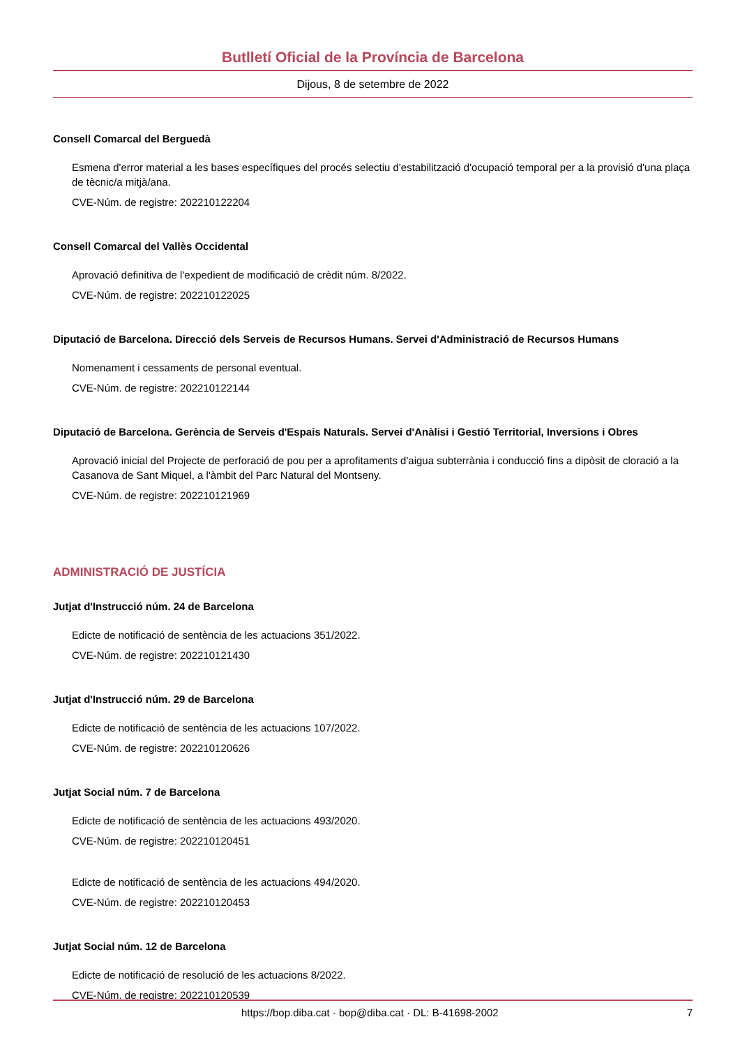Butlletí Oficial de la Província de Barcelona
Dijous, 8 de setembre de 2022
Consell Comarcal del Berguedà
Esmena d'error material a les bases específiques del procés selectiu d'estabilització d'ocupació temporal per a la provisió d'una plaça de tècnic/a mitjà/ana.
CVE-Núm. de registre: 202210122204
Consell Comarcal del Vallès Occidental
Aprovació definitiva de l'expedient de modificació de crèdit núm. 8/2022.
CVE-Núm. de registre: 202210122025
Diputació de Barcelona. Direcció dels Serveis de Recursos Humans. Servei d'Administració de Recursos Humans
Nomenament i cessaments de personal eventual.
CVE-Núm. de registre: 202210122144
Diputació de Barcelona. Gerència de Serveis d'Espais Naturals. Servei d'Anàlisi i Gestió Territorial, Inversions i Obres
Aprovació inicial del Projecte de perforació de pou per a aprofitaments d'aigua subterrània i conducció fins a dipòsit de cloració a la Casanova de Sant Miquel, a l'àmbit del Parc Natural del Montseny.
CVE-Núm. de registre: 202210121969
ADMINISTRACIÓ DE JUSTÍCIA
Jutjat d'Instrucció núm. 24 de Barcelona
Edicte de notificació de sentència de les actuacions 351/2022.
CVE-Núm. de registre: 202210121430
Jutjat d'Instrucció núm. 29 de Barcelona
Edicte de notificació de sentència de les actuacions 107/2022.
CVE-Núm. de registre: 202210120626
Jutjat Social núm. 7 de Barcelona
Edicte de notificació de sentència de les actuacions 493/2020.
CVE-Núm. de registre: 202210120451
Edicte de notificació de sentència de les actuacions 494/2020.
CVE-Núm. de registre: 202210120453
Jutjat Social núm. 12 de Barcelona
Edicte de notificació de resolució de les actuacions 8/2022.
CVE-Núm. de registre: 202210120539
https://bop.diba.cat · bop@diba.cat · DL: B-41698-2002 7